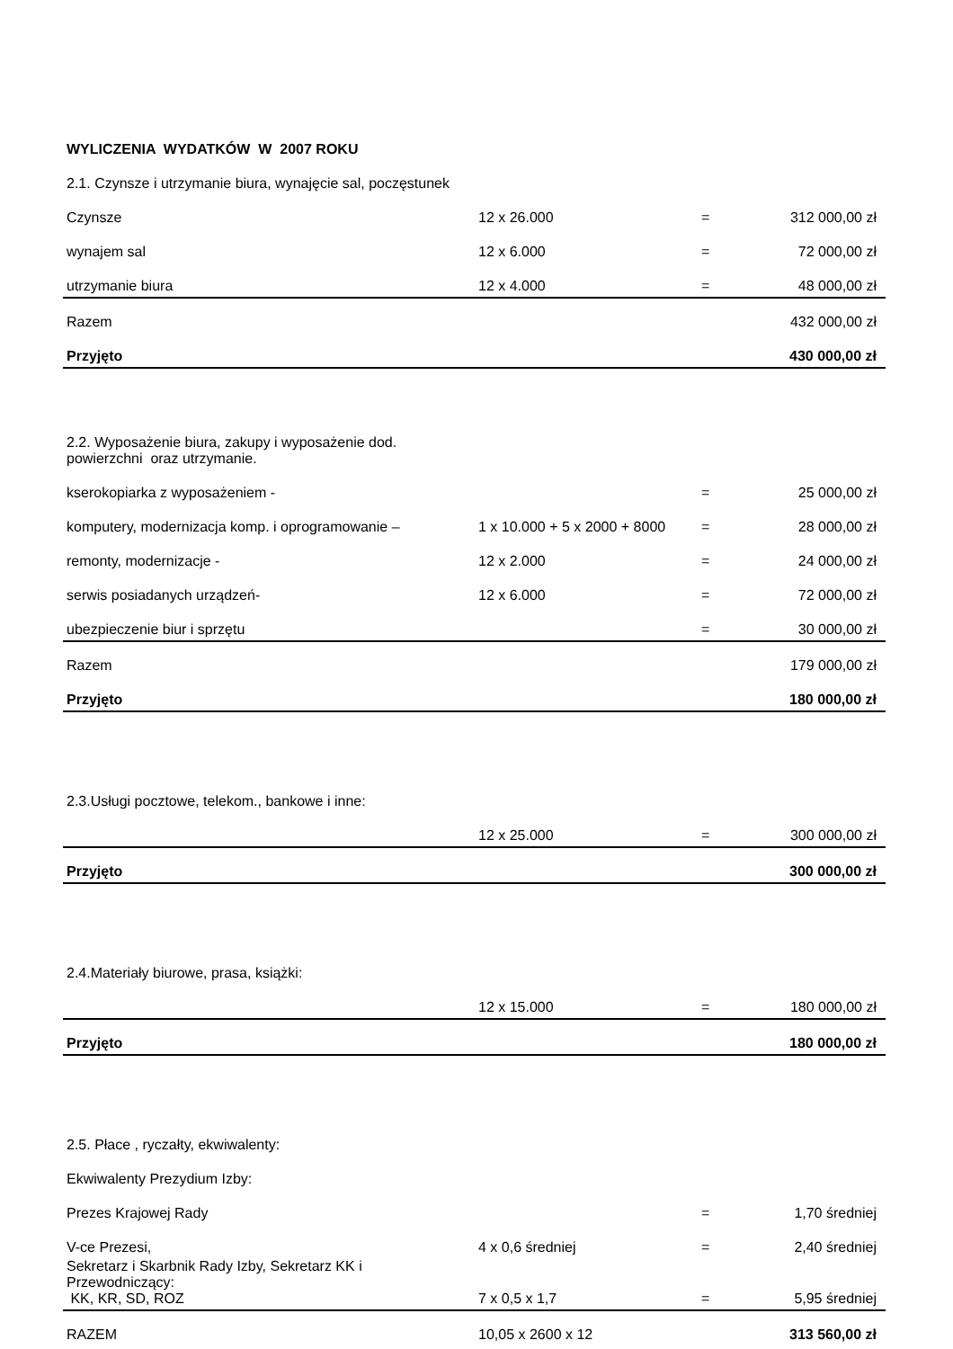| WYLICZENIA WYDATKÓW W 2007 ROKU | | | |
| 2.1. Czynsze i utrzymanie biura, wynajęcie sal, poczęstunek | | | |
| Czynsze | 12 x 26.000 | = | 312 000,00 zł |
| wynajem sal | 12 x 6.000 | = | 72 000,00 zł |
| utrzymanie biura | 12 x 4.000 | = | 48 000,00 zł |
| Razem | | | 432 000,00 zł |
| Przyjęto | | | 430 000,00 zł |
| 2.2. Wyposażenie biura, zakupy i wyposażenie dod. powierzchni oraz utrzymanie. | | | |
| kserokopiarka z wyposażeniem - | | = | 25 000,00 zł |
| komputery, modernizacja komp. i oprogramowanie – | 1 x 10.000 + 5 x 2000 + 8000 | = | 28 000,00 zł |
| remonty, modernizacje - | 12 x 2.000 | = | 24 000,00 zł |
| serwis posiadanych urządzeń- | 12 x 6.000 | = | 72 000,00 zł |
| ubezpieczenie biur i sprzętu | | = | 30 000,00 zł |
| Razem | | | 179 000,00 zł |
| Przyjęto | | | 180 000,00 zł |
| 2.3.Usługi pocztowe, telekom., bankowe i inne: | | | |
| | 12 x 25.000 | = | 300 000,00 zł |
| Przyjęto | | | 300 000,00 zł |
| 2.4.Materiały biurowe, prasa, książki: | | | |
| | 12 x 15.000 | = | 180 000,00 zł |
| Przyjęto | | | 180 000,00 zł |
| 2.5. Płace , ryczałty, ekwiwalenty: | | | |
| Ekwiwalenty Prezydium Izby: | | | |
| Prezes Krajowej Rady | | = | 1,70 średniej |
| V-ce Prezesi, | 4 x 0,6 średniej | = | 2,40 średniej |
| Sekretarz i Skarbnik Rady Izby, Sekretarz KK i Przewodniczący: KK, KR, SD, ROZ | 7 x 0,5 x 1,7 | = | 5,95 średniej |
| RAZEM | 10,05 x 2600 x 12 | | 313 560,00 zł |